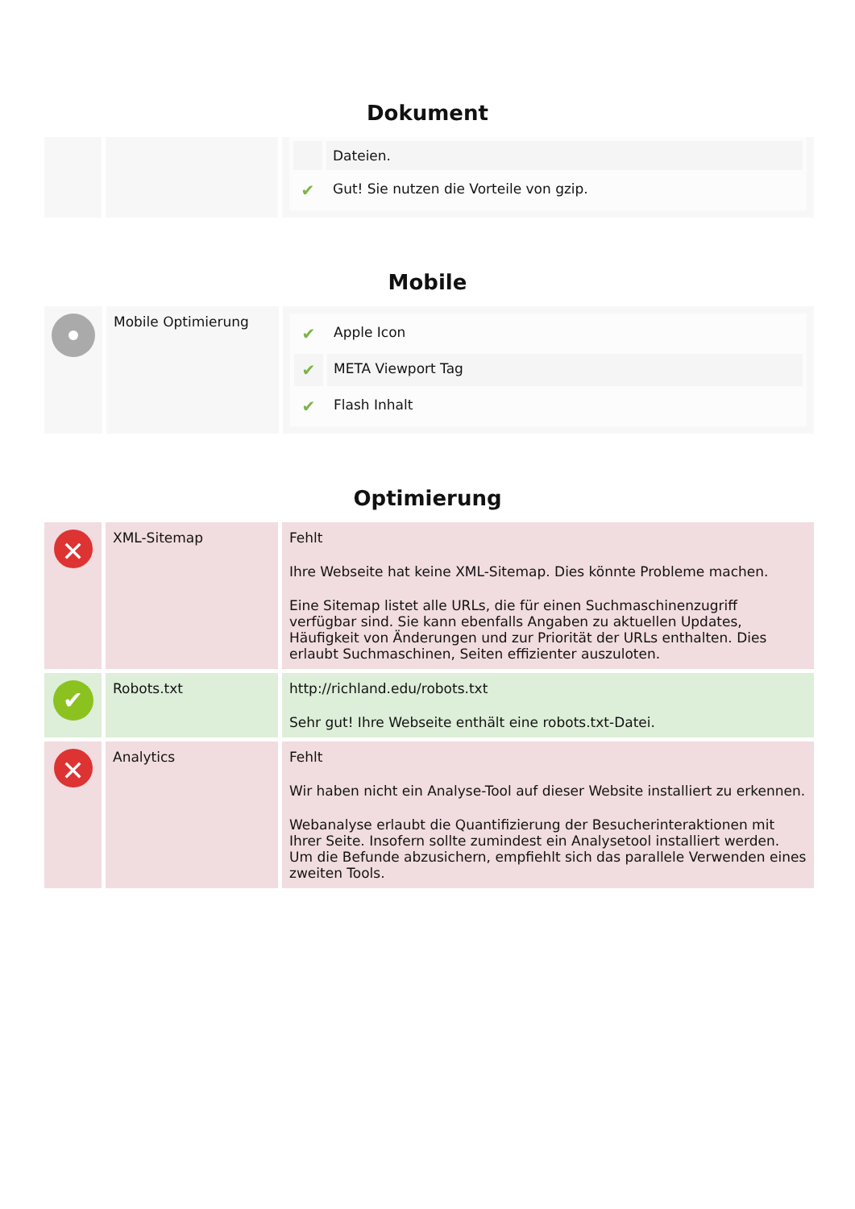Dokument
| | | / / Dateien. / / ✔ / Gut! Sie nutzen die Vorteile von gzip. / |
Mobile
| | Mobile Optimierung | / ✔ / Apple Icon / / ✔ / META Viewport Tag / / ✔ / Flash Inhalt / |
Optimierung
| ✕ | XML-Sitemap | Fehlt Ihre Webseite hat keine XML-Sitemap. Dies könnte Probleme machen. Eine Sitemap listet alle URLs, die für einen Suchmaschinenzugriff verfügbar sind. Sie kann ebenfalls Angaben zu aktuellen Updates, Häufigkeit von Änderungen und zur Priorität der URLs enthalten. Dies erlaubt Suchmaschinen, Seiten effizienter auszuloten. |
| ✔ | Robots.txt | http://richland.edu/robots.txt Sehr gut! Ihre Webseite enthält eine robots.txt-Datei. |
| ✕ | Analytics | Fehlt Wir haben nicht ein Analyse-Tool auf dieser Website installiert zu erkennen. Webanalyse erlaubt die Quantifizierung der Besucherinteraktionen mit Ihrer Seite. Insofern sollte zumindest ein Analysetool installiert werden. Um die Befunde abzusichern, empfiehlt sich das parallele Verwenden eines zweiten Tools. |